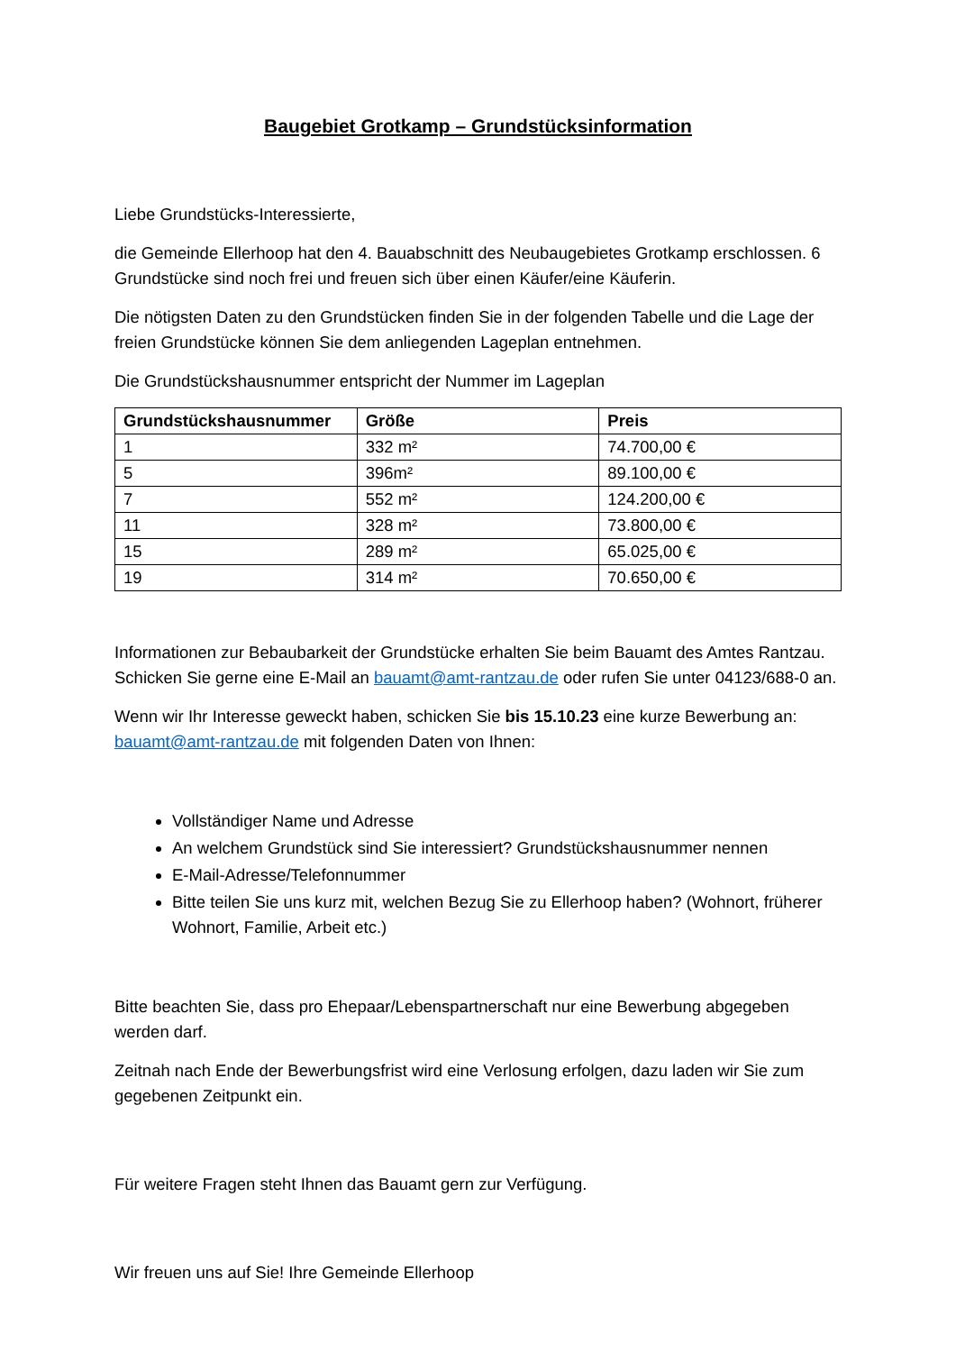Baugebiet Grotkamp – Grundstücksinformation
Liebe Grundstücks-Interessierte,
die Gemeinde Ellerhoop hat den 4. Bauabschnitt des Neubaugebietes Grotkamp erschlossen. 6 Grundstücke sind noch frei und freuen sich über einen Käufer/eine Käuferin.
Die nötigsten Daten zu den Grundstücken finden Sie in der folgenden Tabelle und die Lage der freien Grundstücke können Sie dem anliegenden Lageplan entnehmen.
Die Grundstückshausnummer entspricht der Nummer im Lageplan
| Grundstückshausnummer | Größe | Preis |
| --- | --- | --- |
| 1 | 332 m² | 74.700,00 € |
| 5 | 396m² | 89.100,00 € |
| 7 | 552 m² | 124.200,00 € |
| 11 | 328 m² | 73.800,00 € |
| 15 | 289 m² | 65.025,00 € |
| 19 | 314 m² | 70.650,00 € |
Informationen zur Bebaubarkeit der Grundstücke erhalten Sie beim Bauamt des Amtes Rantzau. Schicken Sie gerne eine E-Mail an bauamt@amt-rantzau.de oder rufen Sie unter 04123/688-0 an.
Wenn wir Ihr Interesse geweckt haben, schicken Sie bis 15.10.23 eine kurze Bewerbung an: bauamt@amt-rantzau.de mit folgenden Daten von Ihnen:
Vollständiger Name und Adresse
An welchem Grundstück sind Sie interessiert? Grundstückshausnummer nennen
E-Mail-Adresse/Telefonnummer
Bitte teilen Sie uns kurz mit, welchen Bezug Sie zu Ellerhoop haben? (Wohnort, früherer Wohnort, Familie, Arbeit etc.)
Bitte beachten Sie, dass pro Ehepaar/Lebenspartnerschaft nur eine Bewerbung abgegeben werden darf.
Zeitnah nach Ende der Bewerbungsfrist wird eine Verlosung erfolgen, dazu laden wir Sie zum gegebenen Zeitpunkt ein.
Für weitere Fragen steht Ihnen das Bauamt gern zur Verfügung.
Wir freuen uns auf Sie! Ihre Gemeinde Ellerhoop